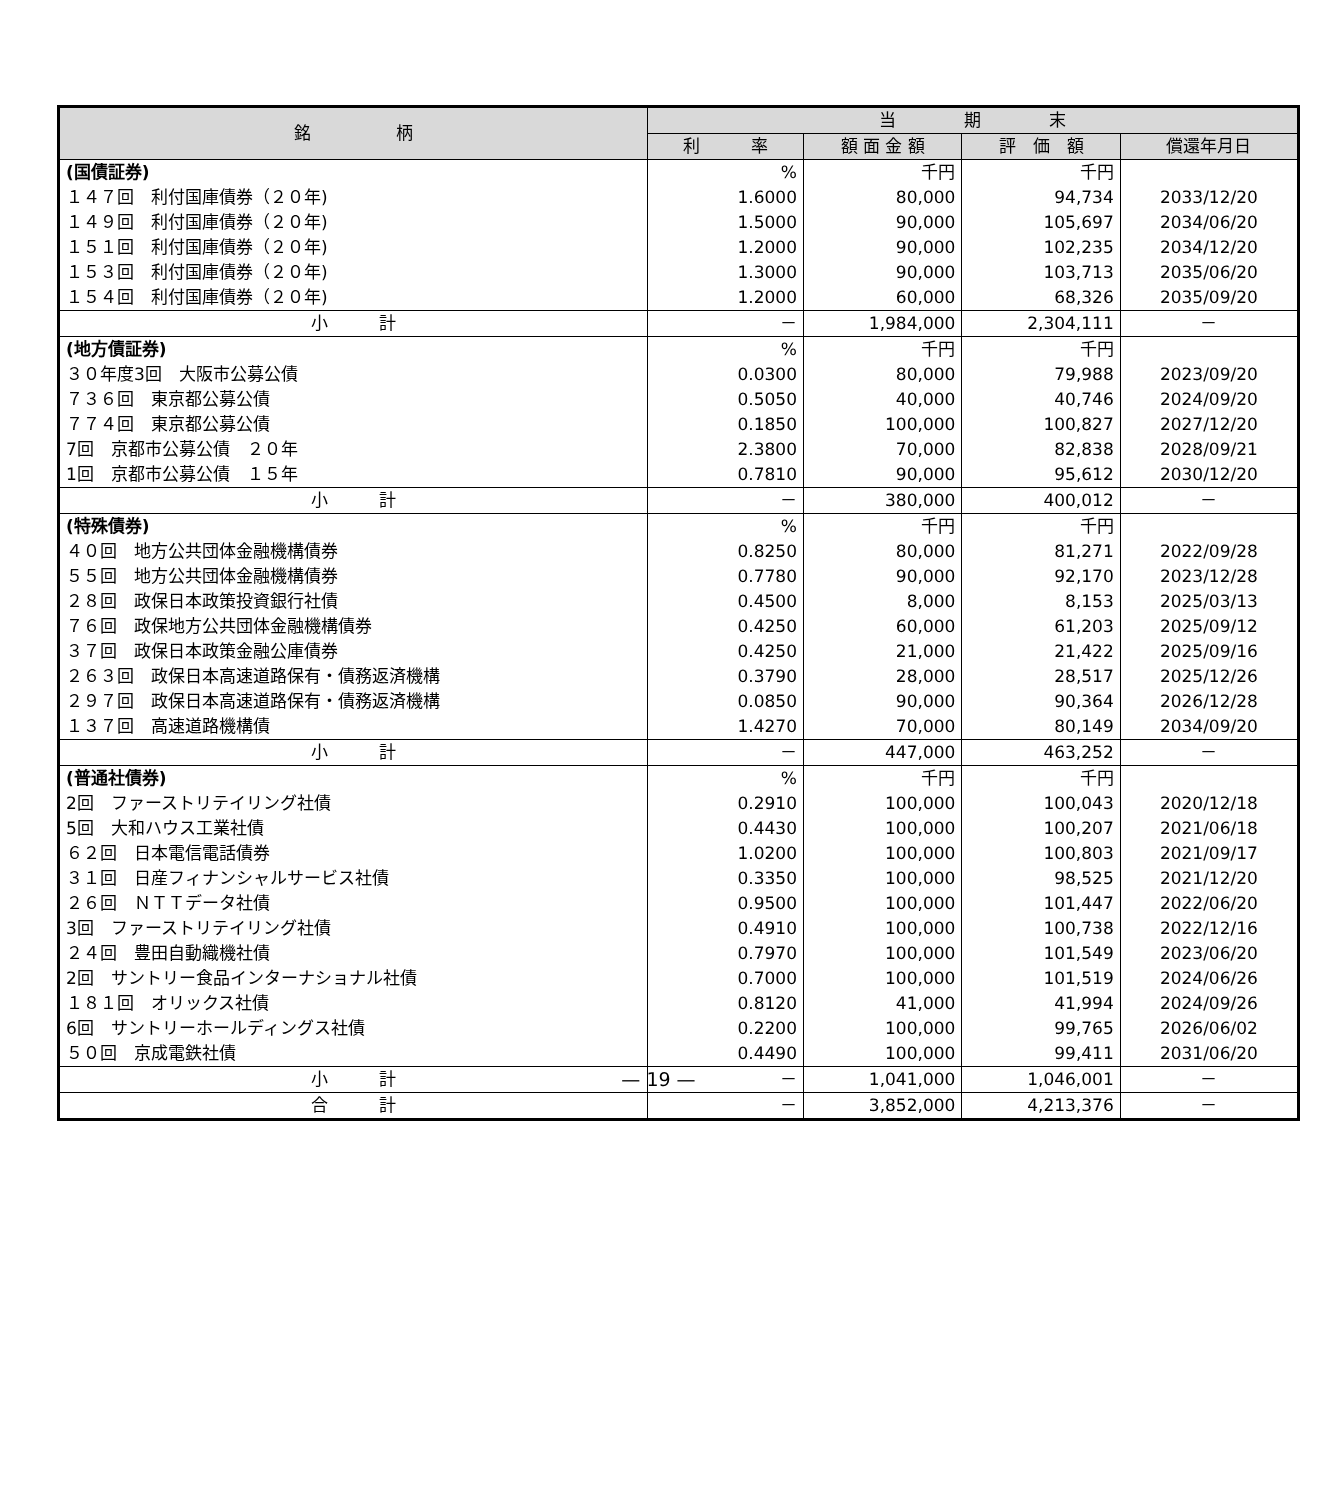| 銘 柄 | 当 期 末 | | | |
| --- | --- | --- | --- | --- |
| | 利 率 | 額 面 金 額 | 評 価 額 | 償還年月日 |
| (国債証券) | % | 千円 | 千円 | |
| １４７回 利付国庫債券（２０年) | 1.6000 | 80,000 | 94,734 | 2033/12/20 |
| １４９回 利付国庫債券（２０年) | 1.5000 | 90,000 | 105,697 | 2034/06/20 |
| １５１回 利付国庫債券（２０年) | 1.2000 | 90,000 | 102,235 | 2034/12/20 |
| １５３回 利付国庫債券（２０年) | 1.3000 | 90,000 | 103,713 | 2035/06/20 |
| １５４回 利付国庫債券（２０年) | 1.2000 | 60,000 | 68,326 | 2035/09/20 |
| 小 計 | － | 1,984,000 | 2,304,111 | － |
| (地方債証券) | % | 千円 | 千円 | |
| ３０年度3回 大阪市公募公債 | 0.0300 | 80,000 | 79,988 | 2023/09/20 |
| ７３６回 東京都公募公債 | 0.5050 | 40,000 | 40,746 | 2024/09/20 |
| ７７４回 東京都公募公債 | 0.1850 | 100,000 | 100,827 | 2027/12/20 |
| 7回 京都市公募公債 ２０年 | 2.3800 | 70,000 | 82,838 | 2028/09/21 |
| 1回 京都市公募公債 １５年 | 0.7810 | 90,000 | 95,612 | 2030/12/20 |
| 小 計 | － | 380,000 | 400,012 | － |
| (特殊債券) | % | 千円 | 千円 | |
| ４０回 地方公共団体金融機構債券 | 0.8250 | 80,000 | 81,271 | 2022/09/28 |
| ５５回 地方公共団体金融機構債券 | 0.7780 | 90,000 | 92,170 | 2023/12/28 |
| ２８回 政保日本政策投資銀行社債 | 0.4500 | 8,000 | 8,153 | 2025/03/13 |
| ７６回 政保地方公共団体金融機構債券 | 0.4250 | 60,000 | 61,203 | 2025/09/12 |
| ３７回 政保日本政策金融公庫債券 | 0.4250 | 21,000 | 21,422 | 2025/09/16 |
| ２６３回 政保日本高速道路保有・債務返済機構 | 0.3790 | 28,000 | 28,517 | 2025/12/26 |
| ２９７回 政保日本高速道路保有・債務返済機構 | 0.0850 | 90,000 | 90,364 | 2026/12/28 |
| １３７回 高速道路機構債 | 1.4270 | 70,000 | 80,149 | 2034/09/20 |
| 小 計 | － | 447,000 | 463,252 | － |
| (普通社債券) | % | 千円 | 千円 | |
| 2回 ファーストリテイリング社債 | 0.2910 | 100,000 | 100,043 | 2020/12/18 |
| 5回 大和ハウス工業社債 | 0.4430 | 100,000 | 100,207 | 2021/06/18 |
| ６２回 日本電信電話債券 | 1.0200 | 100,000 | 100,803 | 2021/09/17 |
| ３１回 日産フィナンシャルサービス社債 | 0.3350 | 100,000 | 98,525 | 2021/12/20 |
| ２６回 ＮＴＴデータ社債 | 0.9500 | 100,000 | 101,447 | 2022/06/20 |
| 3回 ファーストリテイリング社債 | 0.4910 | 100,000 | 100,738 | 2022/12/16 |
| ２４回 豊田自動織機社債 | 0.7970 | 100,000 | 101,549 | 2023/06/20 |
| 2回 サントリー食品インターナショナル社債 | 0.7000 | 100,000 | 101,519 | 2024/06/26 |
| １８１回 オリックス社債 | 0.8120 | 41,000 | 41,994 | 2024/09/26 |
| 6回 サントリーホールディングス社債 | 0.2200 | 100,000 | 99,765 | 2026/06/02 |
| ５０回 京成電鉄社債 | 0.4490 | 100,000 | 99,411 | 2031/06/20 |
| 小 計 | － | 1,041,000 | 1,046,001 | － |
| 合 計 | － | 3,852,000 | 4,213,376 | － |
— 19 —